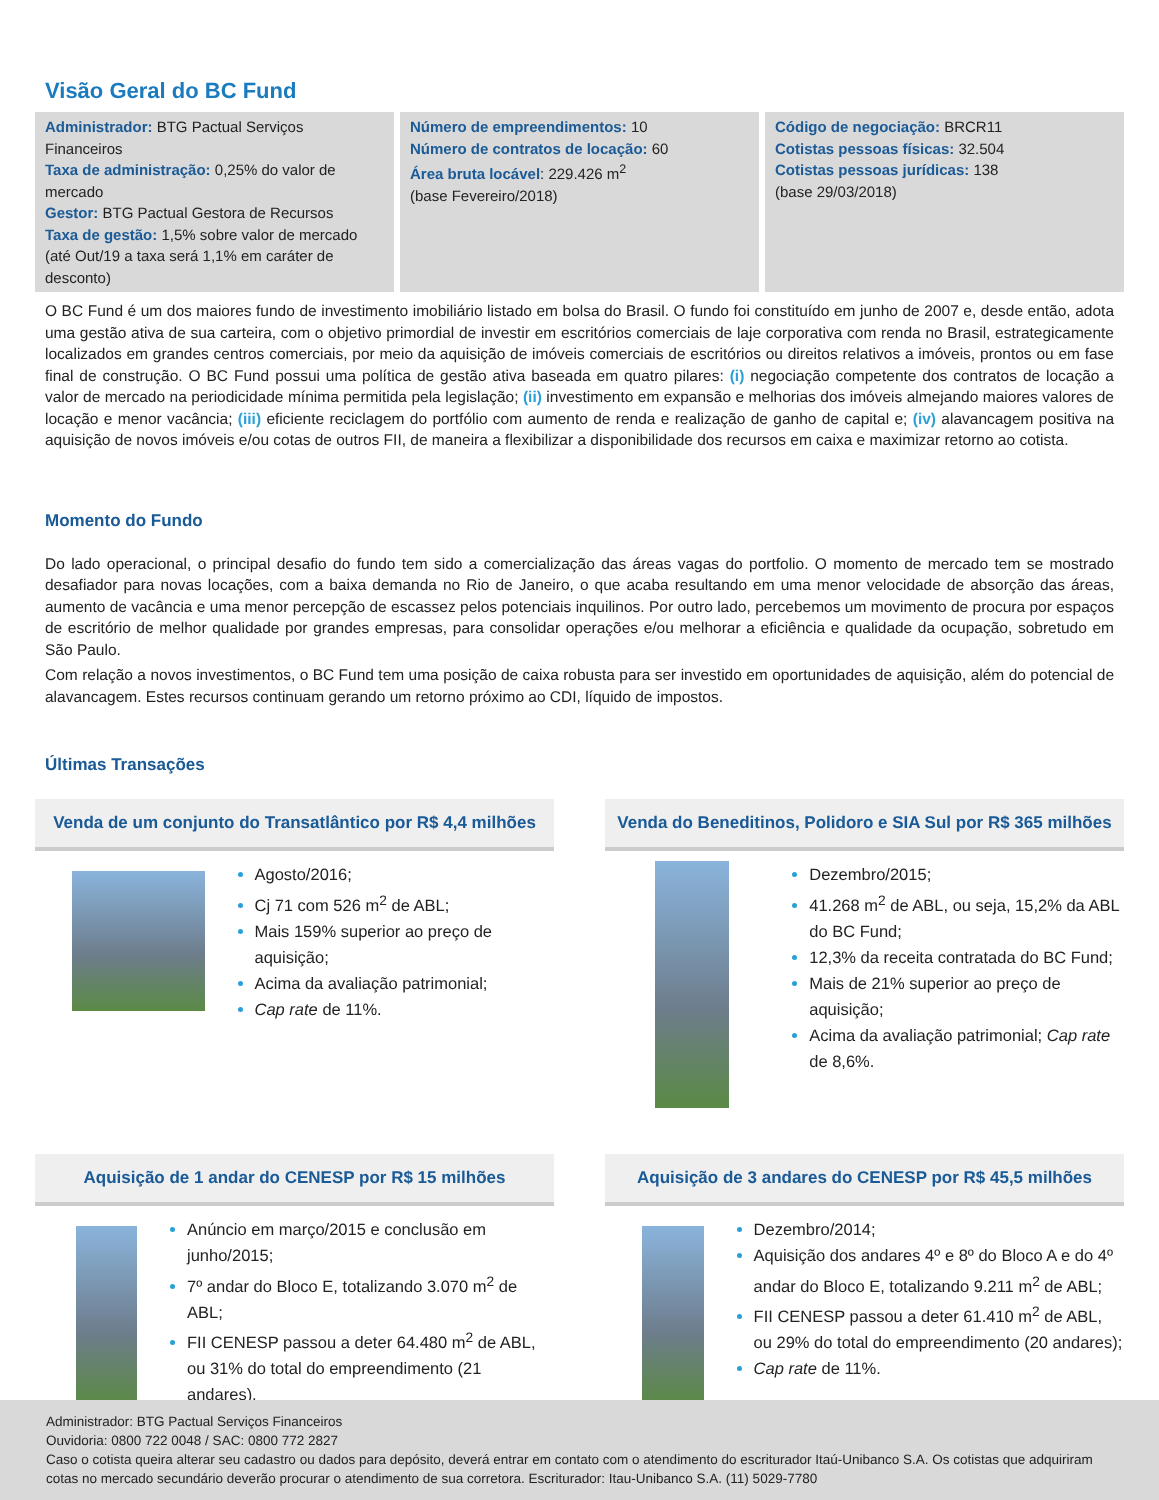Visão Geral do BC Fund
Administrador: BTG Pactual Serviços Financeiros
Taxa de administração: 0,25% do valor de mercado
Gestor: BTG Pactual Gestora de Recursos
Taxa de gestão: 1,5% sobre valor de mercado (até Out/19 a taxa será 1,1% em caráter de desconto)
Número de empreendimentos: 10
Número de contratos de locação: 60
Área bruta locável: 229.426 m<sup>2</sup>
(base Fevereiro/2018)
Código de negociação: BRCR11
Cotistas pessoas físicas: 32.504
Cotistas pessoas jurídicas: 138
(base 29/03/2018)
O BC Fund é um dos maiores fundo de investimento imobiliário listado em bolsa do Brasil. O fundo foi constituído em junho de 2007 e, desde então, adota uma gestão ativa de sua carteira, com o objetivo primordial de investir em escritórios comerciais de laje corporativa com renda no Brasil, estrategicamente localizados em grandes centros comerciais, por meio da aquisição de imóveis comerciais de escritórios ou direitos relativos a imóveis, prontos ou em fase final de construção. O BC Fund possui uma política de gestão ativa baseada em quatro pilares: (i) negociação competente dos contratos de locação a valor de mercado na periodicidade mínima permitida pela legislação; (ii) investimento em expansão e melhorias dos imóveis almejando maiores valores de locação e menor vacância; (iii) eficiente reciclagem do portfólio com aumento de renda e realização de ganho de capital e; (iv) alavancagem positiva na aquisição de novos imóveis e/ou cotas de outros FII, de maneira a flexibilizar a disponibilidade dos recursos em caixa e maximizar retorno ao cotista.
Momento do Fundo
Do lado operacional, o principal desafio do fundo tem sido a comercialização das áreas vagas do portfolio. O momento de mercado tem se mostrado desafiador para novas locações, com a baixa demanda no Rio de Janeiro, o que acaba resultando em uma menor velocidade de absorção das áreas, aumento de vacância e uma menor percepção de escassez pelos potenciais inquilinos. Por outro lado, percebemos um movimento de procura por espaços de escritório de melhor qualidade por grandes empresas, para consolidar operações e/ou melhorar a eficiência e qualidade da ocupação, sobretudo em São Paulo.
Com relação a novos investimentos, o BC Fund tem uma posição de caixa robusta para ser investido em oportunidades de aquisição, além do potencial de alavancagem. Estes recursos continuam gerando um retorno próximo ao CDI, líquido de impostos.
Últimas Transações
Venda de um conjunto do Transatlântico por R$ 4,4 milhões
Agosto/2016;
Cj 71 com 526 m<sup>2</sup> de ABL;
Mais 159% superior ao preço de aquisição;
Acima da avaliação patrimonial;
Cap rate de 11%.
Venda do Beneditinos, Polidoro e SIA Sul por R$ 365 milhões
Dezembro/2015;
41.268 m<sup>2</sup> de ABL, ou seja, 15,2% da ABL do BC Fund;
12,3% da receita contratada do BC Fund;
Mais de 21% superior ao preço de aquisição;
Acima da avaliação patrimonial; Cap rate de 8,6%.
Aquisição de 1 andar do CENESP por R$ 15 milhões
Anúncio em março/2015 e conclusão em junho/2015;
7º andar do Bloco E, totalizando 3.070 m<sup>2</sup> de ABL;
FII CENESP passou a deter 64.480 m<sup>2</sup> de ABL, ou 31% do total do empreendimento (21 andares).
Aquisição de 3 andares do CENESP por R$ 45,5 milhões
Dezembro/2014;
Aquisição dos andares 4º e 8º do Bloco A e do 4º andar do Bloco E, totalizando 9.211 m<sup>2</sup> de ABL;
FII CENESP passou a deter 61.410 m<sup>2</sup> de ABL, ou 29% do total do empreendimento (20 andares);
Cap rate de 11%.
Administrador: BTG Pactual Serviços Financeiros
Ouvidoria: 0800 722 0048 / SAC: 0800 772 2827
Caso o cotista queira alterar seu cadastro ou dados para depósito, deverá entrar em contato com o atendimento do escriturador Itaú-Unibanco S.A. Os cotistas que adquiriram cotas no mercado secundário deverão procurar o atendimento de sua corretora. Escriturador: Itau-Unibanco S.A. (11) 5029-7780